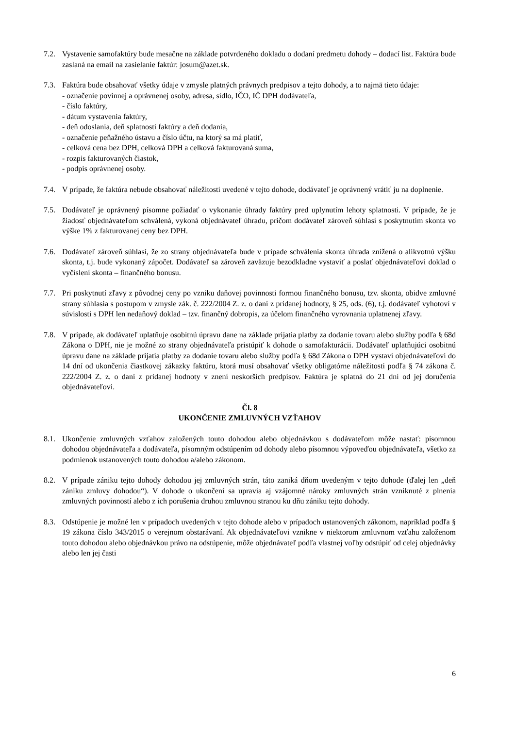7.2.
Vystavenie samofaktúry bude mesačne na základe potvrdeného dokladu o dodaní predmetu dohody – dodací list. Faktúra bude zaslaná na email na zasielanie faktúr: josum@azet.sk.
7.3.
Faktúra bude obsahovať všetky údaje v zmysle platných právnych predpisov a tejto dohody, a to najmä tieto údaje:
- označenie povinnej a oprávnenej osoby, adresa, sídlo, IČO, IČ DPH dodávateľa,
- číslo faktúry,
- dátum vystavenia faktúry,
- deň odoslania, deň splatnosti faktúry a deň dodania,
- označenie peňažného ústavu a číslo účtu, na ktorý sa má platiť,
- celková cena bez DPH, celková DPH a celková fakturovaná suma,
- rozpis fakturovaných čiastok,
- podpis oprávnenej osoby.
7.4.
V prípade, že faktúra nebude obsahovať náležitosti uvedené v tejto dohode, dodávateľ je oprávnený vrátiť ju na doplnenie.
7.5.
Dodávateľ je oprávnený písomne požiadať o vykonanie úhrady faktúry pred uplynutím lehoty splatnosti. V prípade, že je žiadosť objednávateľom schválená, vykoná objednávateľ úhradu, pričom dodávateľ zároveň súhlasí s poskytnutím skonta vo výške 1% z fakturovanej ceny bez DPH.
7.6.
Dodávateľ zároveň súhlasí, že zo strany objednávateľa bude v prípade schválenia skonta úhrada znížená o alikvotnú výšku skonta, t.j. bude vykonaný zápočet. Dodávateľ sa zároveň zaväzuje bezodkladne vystaviť a poslať objednávateľovi doklad o vyčíslení skonta – finančného bonusu.
7.7.
Pri poskytnutí zľavy z pôvodnej ceny po vzniku daňovej povinnosti formou finančného bonusu, tzv. skonta, obidve zmluvné strany súhlasia s postupom v zmysle zák. č. 222/2004 Z. z. o dani z pridanej hodnoty, § 25, ods. (6), t.j. dodávateľ vyhotoví v súvislosti s DPH len nedaňový doklad – tzv. finančný dobropis, za účelom finančného vyrovnania uplatnenej zľavy.
7.8.
V prípade, ak dodávateľ uplatňuje osobitnú úpravu dane na základe prijatia platby za dodanie tovaru alebo služby podľa § 68d Zákona o DPH, nie je možné zo strany objednávateľa pristúpiť k dohode o samofakturácii. Dodávateľ uplatňujúci osobitnú úpravu dane na základe prijatia platby za dodanie tovaru alebo služby podľa § 68d Zákona o DPH vystaví objednávateľovi do 14 dní od ukončenia čiastkovej zákazky faktúru, ktorá musí obsahovať všetky obligatórne náležitosti podľa § 74 zákona č. 222/2004 Z. z. o dani z pridanej hodnoty v znení neskorších predpisov. Faktúra je splatná do 21 dní od jej doručenia objednávateľovi.
Čl. 8
UKONČENIE ZMLUVNÝCH VZŤAHOV
8.1.
Ukončenie zmluvných vzťahov založených touto dohodou alebo objednávkou s dodávateľom môže nastať: písomnou dohodou objednávateľa a dodávateľa, písomným odstúpením od dohody alebo písomnou výpoveďou objednávateľa, všetko za podmienok ustanovených touto dohodou a/alebo zákonom.
8.2.
V prípade zániku tejto dohody dohodou jej zmluvných strán, táto zaniká dňom uvedeným v tejto dohode (ďalej len „deň zániku zmluvy dohodou“). V dohode o ukončení sa upravia aj vzájomné nároky zmluvných strán vzniknuté z plnenia zmluvných povinností alebo z ich porušenia druhou zmluvnou stranou ku dňu zániku tejto dohody.
8.3.
Odstúpenie je možné len v prípadoch uvedených v tejto dohode alebo v prípadoch ustanovených zákonom, napríklad podľa § 19 zákona číslo 343/2015 o verejnom obstarávaní. Ak objednávateľovi vznikne v niektorom zmluvnom vzťahu založenom touto dohodou alebo objednávkou právo na odstúpenie, môže objednávateľ podľa vlastnej voľby odstúpiť od celej objednávky alebo len jej časti
6